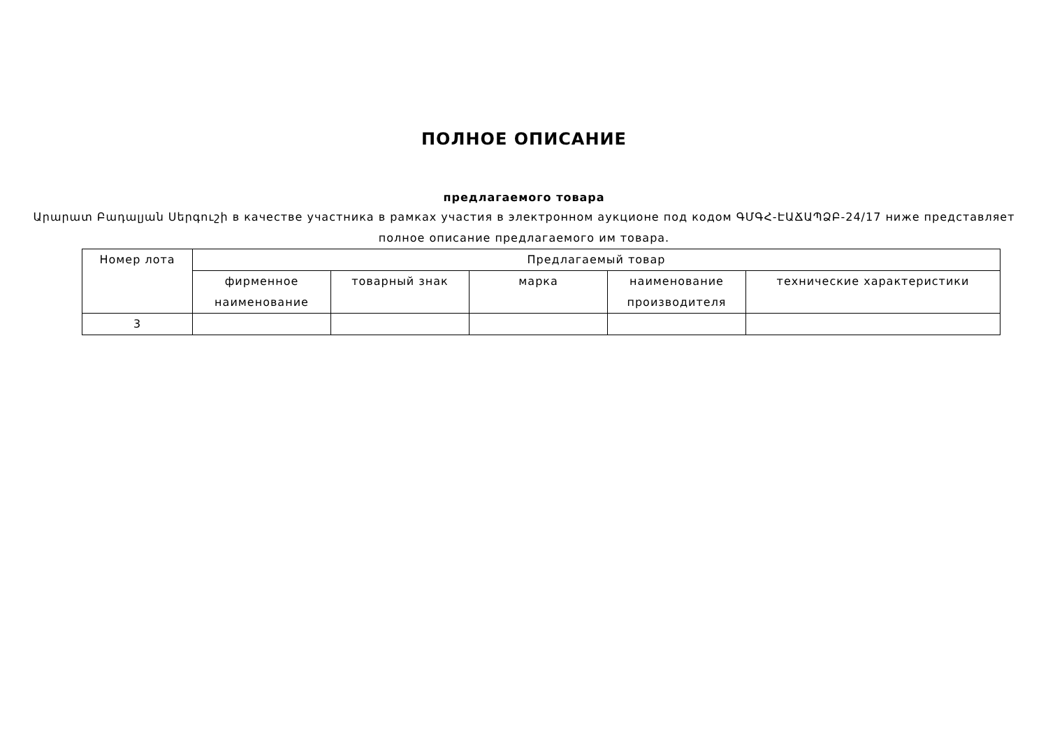ПОЛНОЕ ОПИСАНИЕ
предлагаемого товара
Արարատ Բադալյան Սերգուշի в качестве участника в рамках участия в электронном аукционе под кодом ԳՄԳՀ-ԷԱՃԱՊՁԲ-24/17 ниже представляет полное описание предлагаемого им товара.
| Номер лота | Предлагаемый товар | | | | |
| --- | --- | --- | --- | --- | --- |
| | фирменное наименование | товарный знак | марка | наименование производителя | технические характеристики |
| 3 | | | | | |